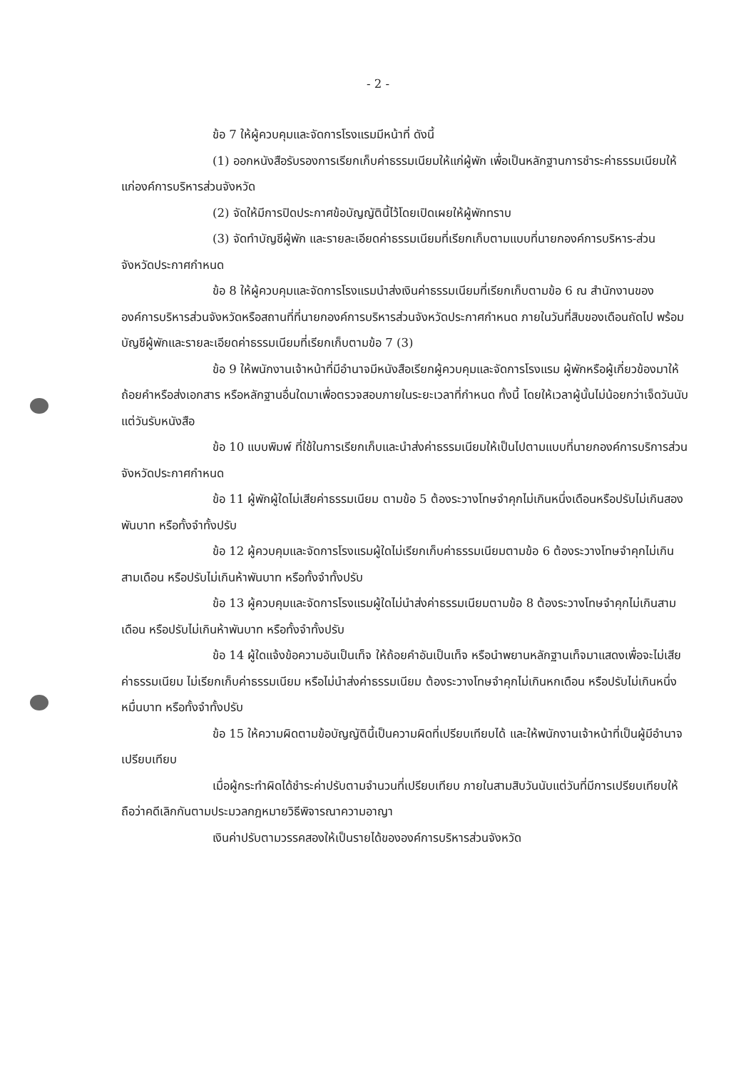- 2 -
ข้อ 7 ให้ผู้ควบคุมและจัดการโรงแรมมีหน้าที่ ดังนี้
(1) ออกหนังสือรับรองการเรียกเก็บค่าธรรมเนียมให้แก่ผู้พัก เพื่อเป็นหลักฐานการชำระค่าธรรมเนียมให้แก่องค์การบริหารส่วนจังหวัด
(2) จัดให้มีการปิดประกาศข้อบัญญัตินี้ไว้โดยเปิดเผยให้ผู้พักทราบ
(3) จัดทำบัญชีผู้พัก และรายละเอียดค่าธรรมเนียมที่เรียกเก็บตามแบบที่นายกองค์การบริหาร-ส่วนจังหวัดประกาศกำหนด
ข้อ 8 ให้ผู้ควบคุมและจัดการโรงแรมนำส่งเงินค่าธรรมเนียมที่เรียกเก็บตามข้อ 6 ณ สำนักงานขององค์การบริหารส่วนจังหวัดหรือสถานที่ที่นายกองค์การบริหารส่วนจังหวัดประกาศกำหนด ภายในวันที่สิบของเดือนถัดไป พร้อมบัญชีผู้พักและรายละเอียดค่าธรรมเนียมที่เรียกเก็บตามข้อ 7 (3)
ข้อ 9 ให้พนักงานเจ้าหน้าที่มีอำนาจมีหนังสือเรียกผู้ควบคุมและจัดการโรงแรม ผู้พักหรือผู้เกี่ยวข้องมาให้ถ้อยคำหรือส่งเอกสาร หรือหลักฐานอื่นใดมาเพื่อตรวจสอบภายในระยะเวลาที่กำหนด ทั้งนี้ โดยให้เวลาผู้นั้นไม่น้อยกว่าเจ็ดวันนับแต่วันรับหนังสือ
ข้อ 10 แบบพิมพ์ ที่ใช้ในการเรียกเก็บและนำส่งค่าธรรมเนียมให้เป็นไปตามแบบที่นายกองค์การบริการส่วนจังหวัดประกาศกำหนด
ข้อ 11 ผู้พักผู้ใดไม่เสียค่าธรรมเนียม ตามข้อ 5 ต้องระวางโทษจำคุกไม่เกินหนึ่งเดือนหรือปรับไม่เกินสองพันบาท หรือทั้งจำทั้งปรับ
ข้อ 12 ผู้ควบคุมและจัดการโรงแรมผู้ใดไม่เรียกเก็บค่าธรรมเนียมตามข้อ 6 ต้องระวางโทษจำคุกไม่เกินสามเดือน หรือปรับไม่เกินห้าพันบาท หรือทั้งจำทั้งปรับ
ข้อ 13 ผู้ควบคุมและจัดการโรงแรมผู้ใดไม่นำส่งค่าธรรมเนียมตามข้อ 8 ต้องระวางโทษจำคุกไม่เกินสามเดือน หรือปรับไม่เกินห้าพันบาท หรือทั้งจำทั้งปรับ
ข้อ 14 ผู้ใดแจ้งข้อความอันเป็นเท็จ ให้ถ้อยคำอันเป็นเท็จ หรือนำพยานหลักฐานเท็จมาแสดงเพื่อจะไม่เสียค่าธรรมเนียม ไม่เรียกเก็บค่าธรรมเนียม หรือไม่นำส่งค่าธรรมเนียม ต้องระวางโทษจำคุกไม่เกินหกเดือน หรือปรับไม่เกินหนึ่งหมื่นบาท หรือทั้งจำทั้งปรับ
ข้อ 15 ให้ความผิดตามข้อบัญญัตินี้เป็นความผิดที่เปรียบเทียบได้ และให้พนักงานเจ้าหน้าที่เป็นผู้มีอำนาจเปรียบเทียบ
เมื่อผู้กระทำผิดได้ชำระค่าปรับตามจำนวนที่เปรียบเทียบ ภายในสามสิบวันนับแต่วันที่มีการเปรียบเทียบให้ถือว่าคดีเลิกกันตามประมวลกฎหมายวิธีพิจารณาความอาญา
เงินค่าปรับตามวรรคสองให้เป็นรายได้ขององค์การบริหารส่วนจังหวัด